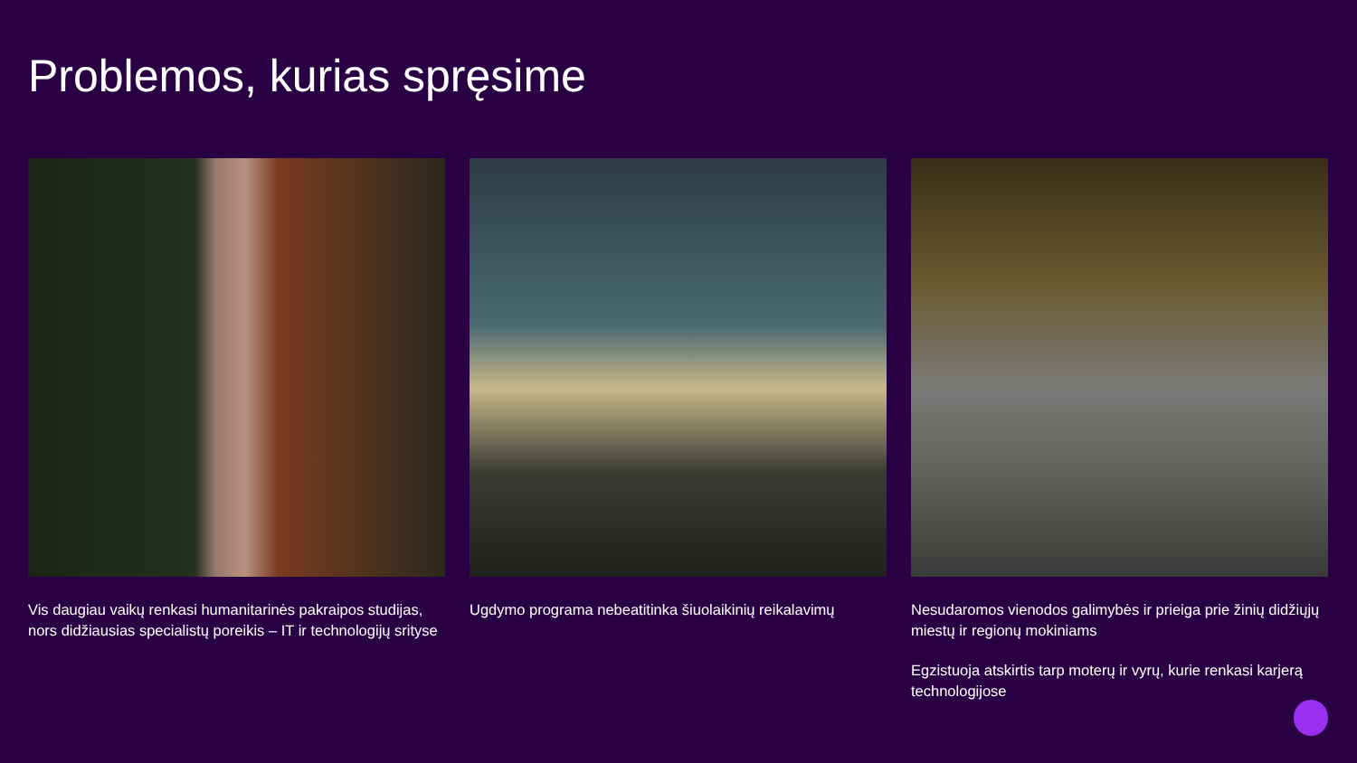Problemos, kurias spręsime
Vis daugiau vaikų renkasi humanitarinės pakraipos studijas, nors didžiausias specialistų poreikis – IT ir technologijų srityse
Ugdymo programa nebeatitinka šiuolaikinių reikalavimų
Nesudaromos vienodos galimybės ir prieiga prie žinių didžiųjų miestų ir regionų mokiniams
Egzistuoja atskirtis tarp moterų ir vyrų, kurie renkasi karjerą technologijose